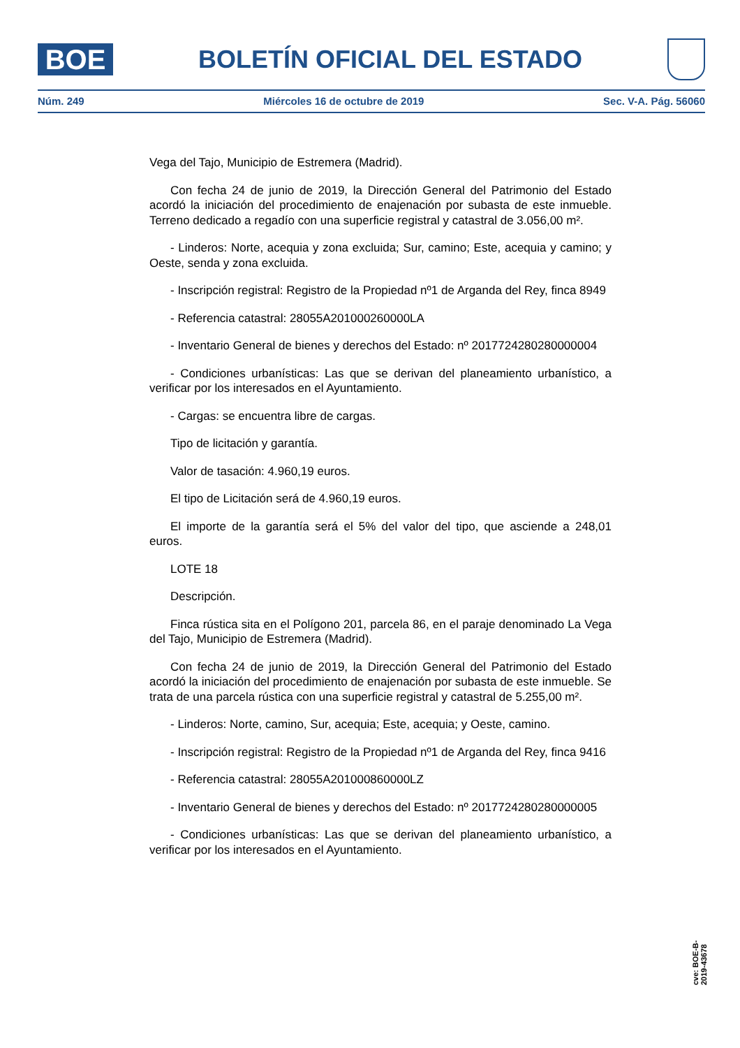BOE
BOLETÍN OFICIAL DEL ESTADO
Núm. 249 Miércoles 16 de octubre de 2019 Sec. V-A. Pág. 56060
Vega del Tajo, Municipio de Estremera (Madrid).
Con fecha 24 de junio de 2019, la Dirección General del Patrimonio del Estado acordó la iniciación del procedimiento de enajenación por subasta de este inmueble. Terreno dedicado a regadío con una superficie registral y catastral de 3.056,00 m².
- Linderos: Norte, acequia y zona excluida; Sur, camino; Este, acequia y camino; y Oeste, senda y zona excluida.
- Inscripción registral: Registro de la Propiedad nº1 de Arganda del Rey, finca 8949
- Referencia catastral: 28055A201000260000LA
- Inventario General de bienes y derechos del Estado: nº 2017724280280000004
- Condiciones urbanísticas: Las que se derivan del planeamiento urbanístico, a verificar por los interesados en el Ayuntamiento.
- Cargas: se encuentra libre de cargas.
Tipo de licitación y garantía.
Valor de tasación: 4.960,19 euros.
El tipo de Licitación será de 4.960,19 euros.
El importe de la garantía será el 5% del valor del tipo, que asciende a 248,01 euros.
LOTE 18
Descripción.
Finca rústica sita en el Polígono 201, parcela 86, en el paraje denominado La Vega del Tajo, Municipio de Estremera (Madrid).
Con fecha 24 de junio de 2019, la Dirección General del Patrimonio del Estado acordó la iniciación del procedimiento de enajenación por subasta de este inmueble. Se trata de una parcela rústica con una superficie registral y catastral de 5.255,00 m².
- Linderos: Norte, camino, Sur, acequia; Este, acequia; y Oeste, camino.
- Inscripción registral: Registro de la Propiedad nº1 de Arganda del Rey, finca 9416
- Referencia catastral: 28055A201000860000LZ
- Inventario General de bienes y derechos del Estado: nº 2017724280280000005
- Condiciones urbanísticas: Las que se derivan del planeamiento urbanístico, a verificar por los interesados en el Ayuntamiento.
cve: BOE-B-2019-43678